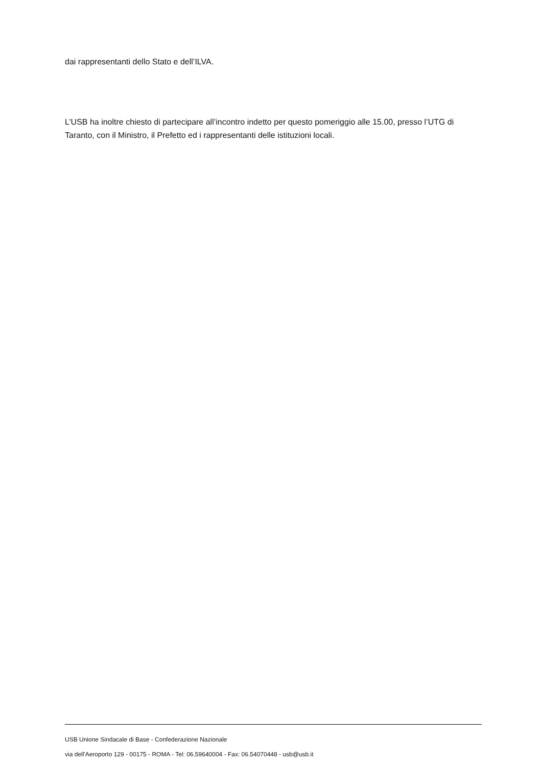dai rappresentanti dello Stato e dell’ILVA.
L’USB ha inoltre chiesto di partecipare all’incontro indetto per questo pomeriggio alle 15.00, presso l’UTG di Taranto, con il Ministro, il Prefetto ed i rappresentanti delle istituzioni locali.
USB Unione Sindacale di Base - Confederazione Nazionale
via dell'Aeroporto 129 - 00175 - ROMA - Tel: 06.59640004 - Fax: 06.54070448 - usb@usb.it